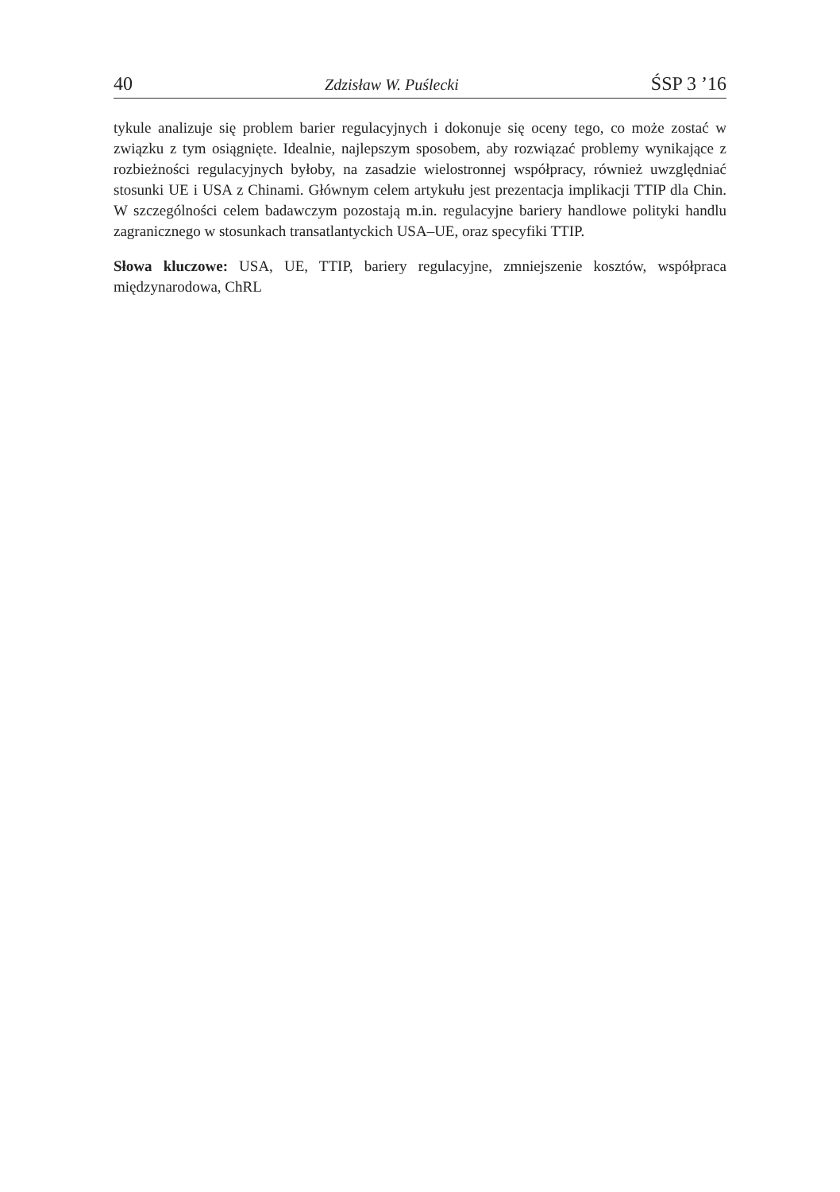40 Zdzisław W. Puślecki ŚSP 3 ’16
tykule analizuje się problem barier regulacyjnych i dokonuje się oceny tego, co może zostać w związku z tym osiągnięte. Idealnie, najlepszym sposobem, aby rozwiązać problemy wynikające z rozbieżności regulacyjnych byłoby, na zasadzie wielostronnej współpracy, również uwzględniać stosunki UE i USA z Chinami. Głównym celem artykułu jest prezentacja implikacji TTIP dla Chin. W szczególności celem badawczym pozostają m.in. regulacyjne bariery handlowe polityki handlu zagranicznego w stosunkach transatlantyckich USA–UE, oraz specyfiki TTIP.
Słowa kluczowe: USA, UE, TTIP, bariery regulacyjne, zmniejszenie kosztów, współpraca międzynarodowa, ChRL